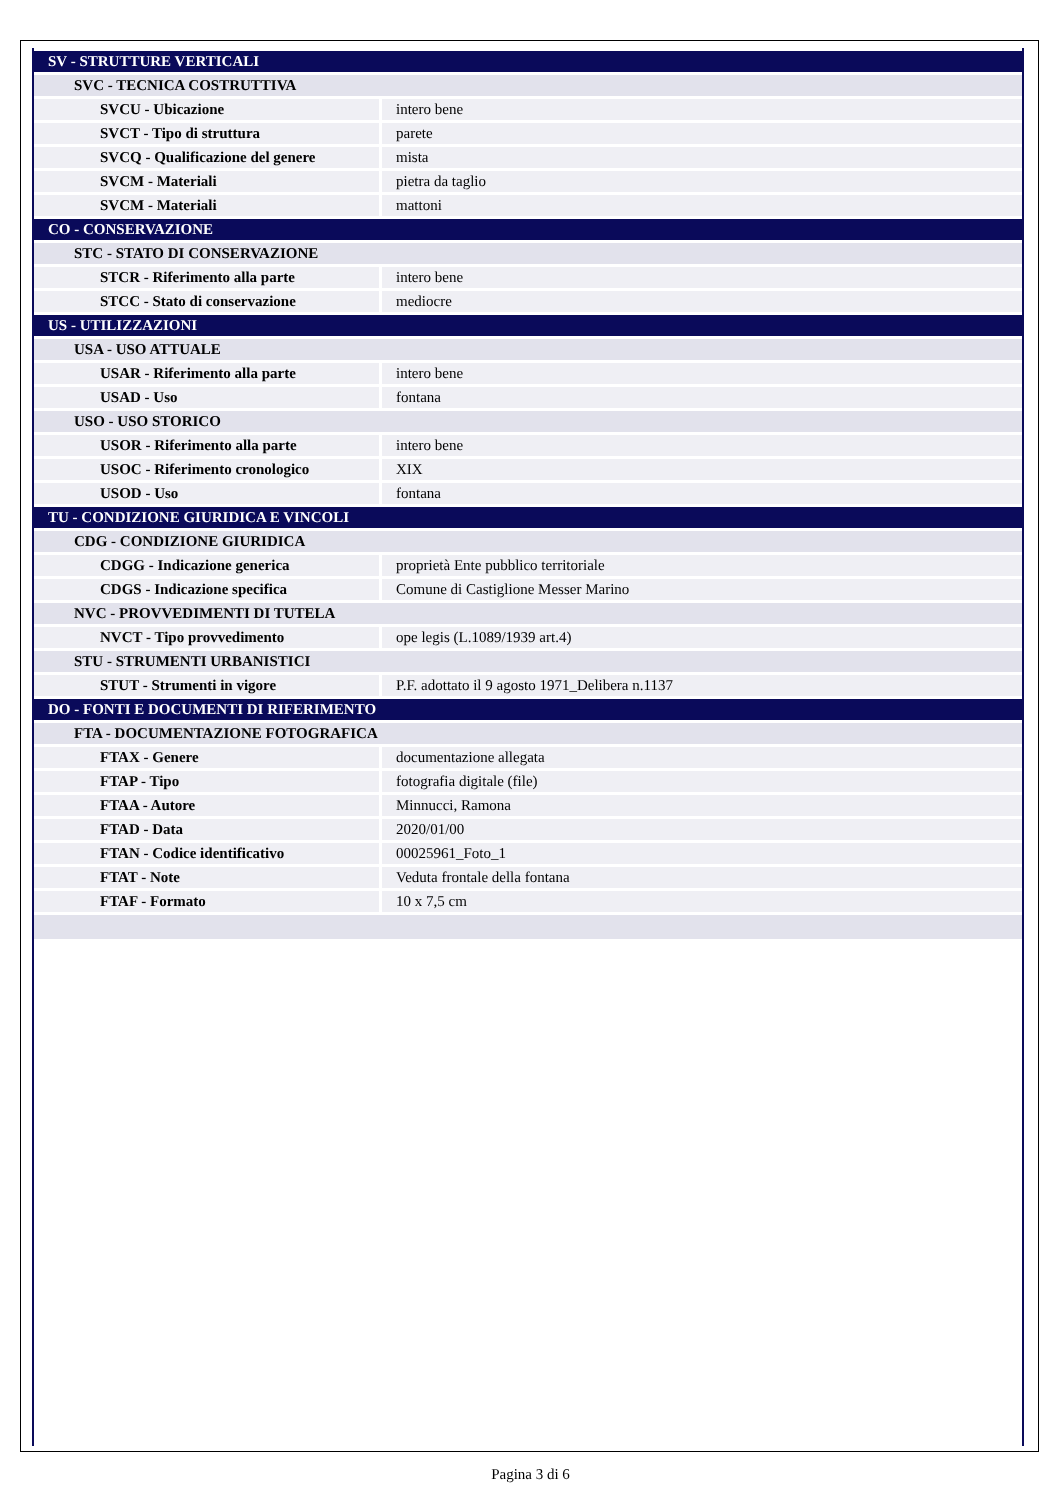| SV - STRUTTURE VERTICALI | |
| SVC - TECNICA COSTRUTTIVA | |
| SVCU - Ubicazione | intero bene |
| SVCT - Tipo di struttura | parete |
| SVCQ - Qualificazione del genere | mista |
| SVCM - Materiali | pietra da taglio |
| SVCM - Materiali | mattoni |
| CO - CONSERVAZIONE | |
| STC - STATO DI CONSERVAZIONE | |
| STCR - Riferimento alla parte | intero bene |
| STCC - Stato di conservazione | mediocre |
| US - UTILIZZAZIONI | |
| USA - USO ATTUALE | |
| USAR - Riferimento alla parte | intero bene |
| USAD - Uso | fontana |
| USO - USO STORICO | |
| USOR - Riferimento alla parte | intero bene |
| USOC - Riferimento cronologico | XIX |
| USOD - Uso | fontana |
| TU - CONDIZIONE GIURIDICA E VINCOLI | |
| CDG - CONDIZIONE GIURIDICA | |
| CDGG - Indicazione generica | proprietà Ente pubblico territoriale |
| CDGS - Indicazione specifica | Comune di Castiglione Messer Marino |
| NVC - PROVVEDIMENTI DI TUTELA | |
| NVCT - Tipo provvedimento | ope legis (L.1089/1939 art.4) |
| STU - STRUMENTI URBANISTICI | |
| STUT - Strumenti in vigore | P.F. adottato il 9 agosto 1971_Delibera n.1137 |
| DO - FONTI E DOCUMENTI DI RIFERIMENTO | |
| FTA - DOCUMENTAZIONE FOTOGRAFICA | |
| FTAX - Genere | documentazione allegata |
| FTAP - Tipo | fotografia digitale (file) |
| FTAA - Autore | Minnucci, Ramona |
| FTAD - Data | 2020/01/00 |
| FTAN - Codice identificativo | 00025961_Foto_1 |
| FTAT - Note | Veduta frontale della fontana |
| FTAF - Formato | 10 x 7,5 cm |
Pagina 3 di 6